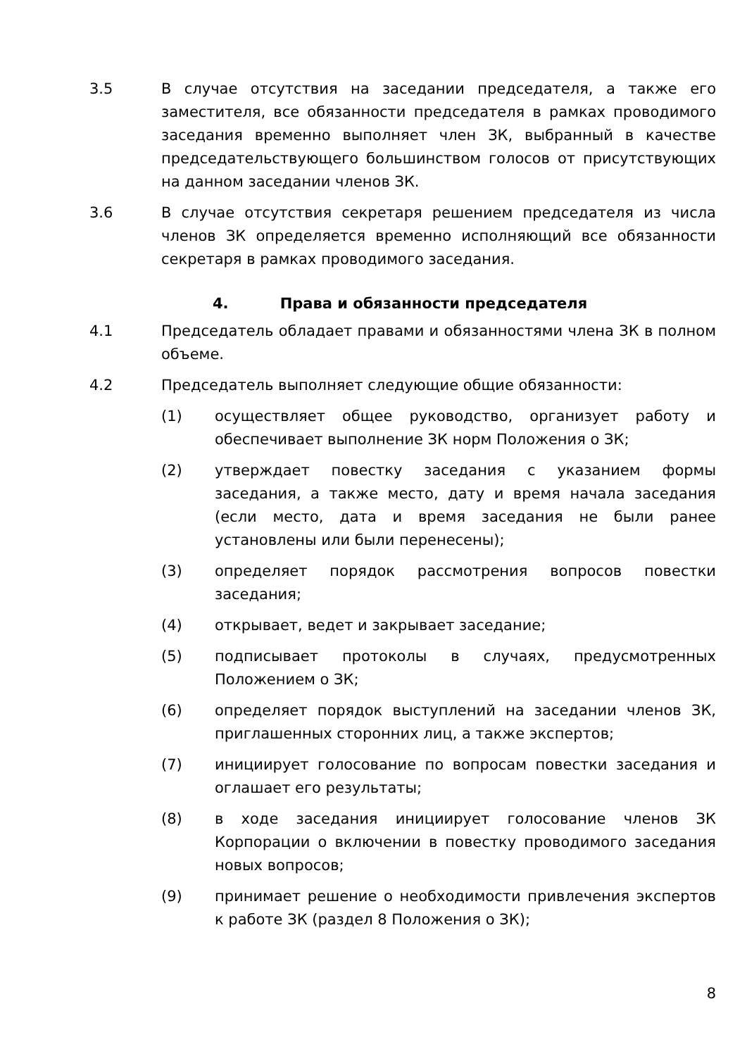3.5 В случае отсутствия на заседании председателя, а также его заместителя, все обязанности председателя в рамках проводимого заседания временно выполняет член ЗК, выбранный в качестве председательствующего большинством голосов от присутствующих на данном заседании членов ЗК.
3.6 В случае отсутствия секретаря решением председателя из числа членов ЗК определяется временно исполняющий все обязанности секретаря в рамках проводимого заседания.
4. Права и обязанности председателя
4.1 Председатель обладает правами и обязанностями члена ЗК в полном объеме.
4.2 Председатель выполняет следующие общие обязанности:
(1) осуществляет общее руководство, организует работу и обеспечивает выполнение ЗК норм Положения о ЗК;
(2) утверждает повестку заседания с указанием формы заседания, а также место, дату и время начала заседания (если место, дата и время заседания не были ранее установлены или были перенесены);
(3) определяет порядок рассмотрения вопросов повестки заседания;
(4) открывает, ведет и закрывает заседание;
(5) подписывает протоколы в случаях, предусмотренных Положением о ЗК;
(6) определяет порядок выступлений на заседании членов ЗК, приглашенных сторонних лиц, а также экспертов;
(7) инициирует голосование по вопросам повестки заседания и оглашает его результаты;
(8) в ходе заседания инициирует голосование членов ЗК Корпорации о включении в повестку проводимого заседания новых вопросов;
(9) принимает решение о необходимости привлечения экспертов к работе ЗК (раздел 8 Положения о ЗК);
8